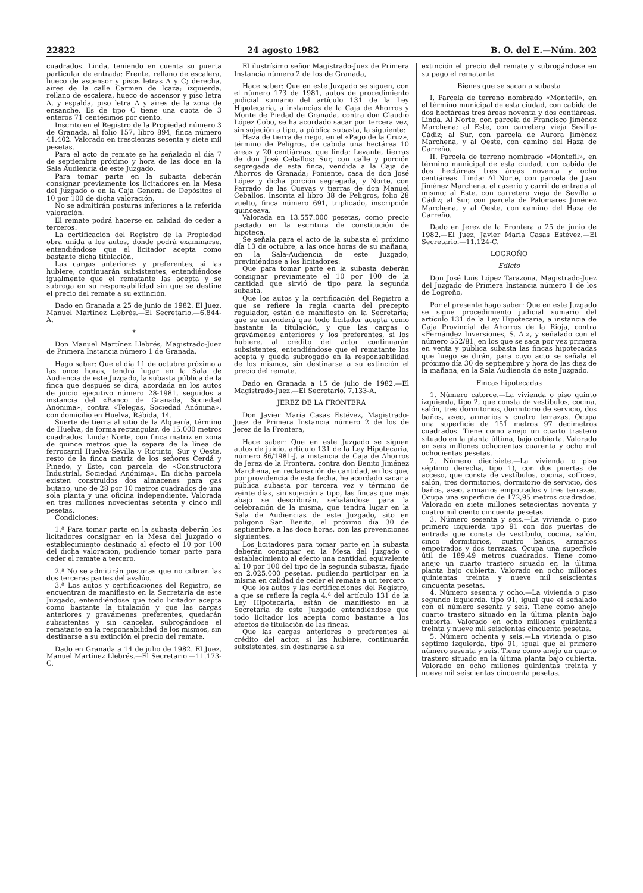22822 24 agosto 1982 B. O. del E.—Núm. 202
cuadrados. Linda, teniendo en cuenta su puerta particular de entrada: Frente, rellano de escalera, hueco de ascensor y pisos letras A y C; derecha, aires de la calle Carmen de Icaza; izquierda, rellano de escalera, hueco de ascensor y piso letra A, y espalda, piso letra A y aires de la zona de ensanche. Es de tipo C tiene una cuota de 3 enteros 71 centésimos por ciento.
Inscrito en el Registro de la Propiedad número 3 de Granada, al folio 157, libro 894, finca número 41.402. Valorado en trescientas sesenta y siete mil pesetas.
Para el acto de remate se ha señalado el día 7 de septiembre próximo y hora de las doce en la Sala Audiencia de este Juzgado.
Para tomar parte en la subasta deberán consignar previamente los licitadores en la Mesa del Juzgado o en la Caja General de Depósitos el 10 por 100 de dicha valoración.
No se admitirán posturas inferiores a la referida valoración.
El remate podrá hacerse en calidad de ceder a terceros.
La certificación del Registro de la Propiedad obra unida a los autos, donde podrá examinarse, entendiéndose que el licitador acepta como bastante dicha titulación.
Las cargas anteriores y preferentes, si las hubiere, continuarán subsistentes, entendiéndose igualmente que el rematante las acepta y se subroga en su responsabilidad sin que se destine el precio del remate a su extinción.
Dado en Granada a 25 de junio de 1982. El Juez, Manuel Martínez Llebrés.—El Secretario.—6.844-A.
*
Don Manuel Martínez Llebrés, Magistrado-Juez de Primera Instancia número 1 de Granada,
Hago saber: Que el día 11 de octubre próximo a las once horas, tendrá lugar en la Sala de Audiencia de este Juzgado, la subasta pública de la finca que después se dirá, acordada en los autos de juicio ejecutivo número 28-1981, seguidos a instancia del «Banco de Granada, Sociedad Anónima», contra «Telegas, Sociedad Anónima», con domicilio en Huelva, Rábida, 14.
Suerte de tierra al sitio de la Alquería, término de Huelva, de forma rectangular, de 15.000 metros cuadrados. Linda: Norte, con finca matriz en zona de quince metros que la separa de la línea de ferrocarril Huelva-Sevilla y Riotinto; Sur y Oeste, resto de la finca matriz de los señores Cerdá y Pinedo, y Este, con parcela de «Constructora Industrial, Sociedad Anónima». En dicha parcela existen construidos dos almacenes para gas butano, uno de 28 por 10 metros cuadrados de una sola planta y una oficina independiente. Valorada en tres millones novecientas setenta y cinco mil pesetas.
Condiciones:
1.ª Para tomar parte en la subasta deberán los licitadores consignar en la Mesa del Juzgado o establecimiento destinado al efecto el 10 por 100 del dicha valoración, pudiendo tomar parte para ceder el remate a tercero.
2.ª No se admitirán posturas que no cubran las dos terceras partes del avalúo.
3.ª Los autos y certificaciones del Registro, se encuentran de manifiesto en la Secretaría de este Juzgado, entendiéndose que todo licitador acepta como bastante la titulación y que las cargas anteriores y gravámenes preferentes, quedarán subsistentes y sin cancelar, subrogándose el rematante en la responsabilidad de los mismos, sin destinarse a su extinción el precio del remate.
Dado en Granada a 14 de julio de 1982. El Juez, Manuel Martínez Llebrés.—El Secretario.—11.173-C.
El ilustrísimo señor Magistrado-Juez de Primera Instancia número 2 de los de Granada,
Hace saber: Que en este Juzgado se siguen, con el número 173 de 1981, autos de procedimiento judicial sumario del artículo 131 de la Ley Hipotecaria, a instancias de la Caja de Ahorros y Monte de Piedad de Granada, contra don Claudio López Cobo, se ha acordado sacar por tercera vez, sin sujeción a tipo, a pública subasta, la siguiente:
Haza de tierra de riego, en el «Pago de la Cruz», término de Peligros, de cabida una hectárea 10 áreas y 20 centiáreas, que linda: Levante, tierras de don José Ceballos; Sur, con calle y porción segregada de esta finca, vendida a la Caja de Ahorros de Granada; Poniente, casa de don José López y dicha porción segregada, y Norte, con Parrado de las Cuevas y tierras de don Manuel Ceballos. Inscrita al libro 38 de Peligros, folio 28 vuelto, finca número 691, triplicado, inscripción quinceava.
Valorada en 13.557.000 pesetas, como precio pactado en la escritura de constitución de hipoteca.
Se señala para el acto de la subasta el próximo día 13 de octubre, a las once horas de su mañana, en la Sala-Audiencia de este Juzgado, previniéndose a los licitadores:
Que para tomar parte en la subasta deberán consignar previamente el 10 por 100 de la cantidad que sirvió de tipo para la segunda subasta.
Que los autos y la certificación del Registro a que se refiere la regla cuarta del precepto regulador, están de manifiesto en la Secretaría; que se entenderá que todo licitador acepta como bastante la titulación, y que las cargas o gravámenes anteriores y los preferentes, si los hubiere, al crédito del actor continuarán subsistentes, entendiéndose que el rematante los acepta y queda subrogado en la responsabilidad de los mismos, sin destinarse a su extinción el precio del remate.
Dado en Granada a 15 de julio de 1982.—El Magistrado-Juez.—El Secretario. 7.133-A.
JEREZ DE LA FRONTERA
Don Javier María Casas Estévez, Magistrado-Juez de Primera Instancia número 2 de los de Jerez de la Frontera,
Hace saber: Que en este Juzgado se siguen autos de juicio, artículo 131 de la Ley Hipotecaria, número 86/1981-J, a instancia de Caja de Ahorros de Jerez de la Frontera, contra don Benito Jiménez Marchena, en reclamación de cantidad, en los que, por providencia de esta fecha, he acordado sacar a pública subasta por tercera vez y término de veinte días, sin sujeción a tipo, las fincas que más abajo se describirán, señalándose para la celebración de la misma, que tendrá lugar en la Sala de Audiencias de este Juzgado, sito en polígono San Benito, el próximo día 30 de septiembre, a las doce horas, con las prevenciones siguientes:
Los licitadores para tomar parte en la subasta deberán consignar en la Mesa del Juzgado o establecimiento al efecto una cantidad equivalente al 10 por 100 del tipo de la segunda subasta, fijado en 2.025.000 pesetas, pudiendo participar en la misma en calidad de ceder el remate a un tercero.
Que los autos y las certificaciones del Registro, a que se refiere la regla 4.ª del artículo 131 de la Ley Hipotecaria, están de manifiesto en la Secretaría de este Juzgado entendiéndose que todo licitador los acepta como bastante a los efectos de titulación de las fincas.
Que las cargas anteriores o preferentes al crédito del actor, si las hubiere, continuarán subsistentes, sin destinarse a su
extinción el precio del remate y subrogándose en su pago el rematante.
Bienes que se sacan a subasta
I. Parcela de terreno nombrado «Montefil», en el término municipal de esta ciudad, con cabida de dos hectáreas tres áreas noventa y dos centiáreas. Linda. Al Norte, con parcela de Francisco Jiménez Marchena; al Este, con carretera vieja Sevilla-Cádiz; al Sur, con parcela de Aurora Jiménez Marchena, y al Oeste, con camino del Haza de Carreño.
II. Parcela de terreno nombrado «Montefil», en término municipal de esta ciudad, con cabida de dos hectáreas tres áreas noventa y ocho centiáreas. Linda: Al Norte, con parcela de Juan Jiménez Marchena, el caserío y carril de entrada al mismo; al Este, con carretera vieja de Sevilla a Cádiz; al Sur, con parcela de Palomares Jiménez Marchena, y al Oeste, con camino del Haza de Carreño.
Dado en Jerez de la Frontera a 25 de junio de 1982.—El Juez, Javier María Casas Estévez.—El Secretario.—11.124-C.
LOGROÑO
Edicto
Don José Luis López Tarazona, Magistrado-Juez del Juzgado de Primera Instancia número 1 de los de Logroño,
Por el presente hago saber: Que en este Juzgado se sigue procedimiento judicial sumario del artículo 131 de la Ley Hipotecaria, a instancia de Caja Provincial de Ahorros de la Rioja, contra «Fernández Inversiones, S. A.», y señalado con el número 552/81, en los que se saca por vez primera en venta y pública subasta las fincas hipotecadas que luego se dirán, para cuyo acto se señala el próximo día 30 de septiembre y hora de las diez de la mañana, en la Sala Audiencia de este Juzgado.
Fincas hipotecadas
1. Número catorce.—La vivienda o piso quinto izquierda, tipo 2, que consta de vestíbulos, cocina, salón, tres dormitorios, dormitorio de servicio, dos baños, aseo, armarios y cuatro terrazas. Ocupa una superficie de 151 metros 97 decímetros cuadrados. Tiene como anejo un cuarto trastero situado en la planta última, bajo cubierta. Valorado en seis millones ochocientas cuarenta y ocho mil ochocientas pesetas.
2. Número diecisiete.—La vivienda o piso séptimo derecha, tipo 1), con dos puertas de acceso, que consta de vestíbulos, cocina, «office», salón, tres dormitorios, dormitorio de servicio, dos baños, aseo, armarios empotrados y tres terrazas. Ocupa una superficie de 172,95 metros cuadrados. Valorado en siete millones setecientas noventa y cuatro mil ciento cincuenta pesetas
3. Número sesenta y seis.—La vivienda o piso primero izquierda tipo 91 con dos puertas de entrada que consta de vestíbulo, cocina, salón, cinco dormitorios, cuatro baños, armarios empotrados y dos terrazas. Ocupa una superficie útil de 189,49 metros cuadrados. Tiene como anejo un cuarto trastero situado en la última planta bajo cubierta. Valorado en ocho millones quinientas treinta y nueve mil seiscientas cincuenta pesetas.
4. Número sesenta y ocho.—La vivienda o piso segundo izquierda, tipo 91, igual que el señalado con el número sesenta y seis. Tiene como anejo cuarto trastero situado en la última planta bajo cubierta. Valorado en ocho millones quinientas treinta y nueve mil seiscientas cincuenta pesetas.
5. Número ochenta y seis.—La vivienda o piso séptimo izquierda, tipo 91, igual que el primero número sesenta y seis. Tiene como anejo un cuarto trastero situado en la última planta bajo cubierta. Valorado en ocho millones quinientas treinta y nueve mil seiscientas cincuenta pesetas.